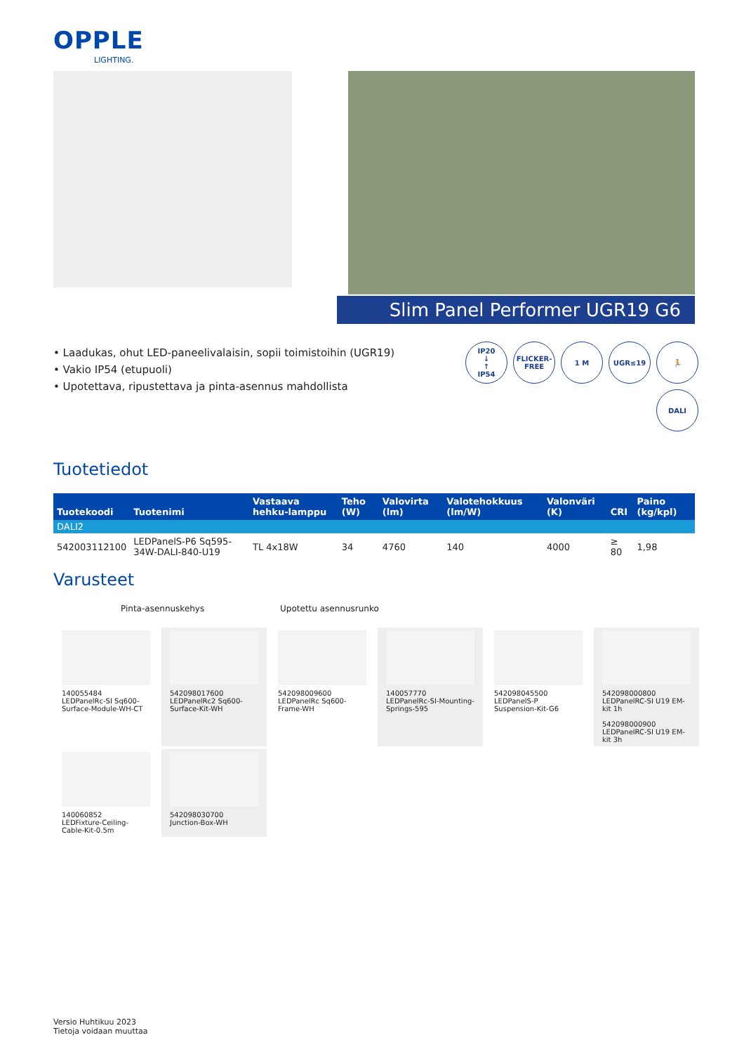OPPLE
LIGHTING.
Slim Panel Performer UGR19 G6
• Laadukas, ohut LED-paneelivalaisin, sopii toimistoihin (UGR19)
• Vakio IP54 (etupuoli)
• Upotettava, ripustettava ja pinta-asennus mahdollista
IP20
↓
↑
IP54
FLICKER-FREE
1 M
UGR≤19
🏃
DALI
Tuotetiedot
| Tuotekoodi | Tuotenimi | Vastaava hehku-lamppu | Teho (W) | Valovirta (lm) | Valotehokkuus (lm/W) | Valonväri (K) | CRI | Paino (kg/kpl) |
| --- | --- | --- | --- | --- | --- | --- | --- | --- |
| DALI2 | | | | | | | | |
| 542003112100 | LEDPanelS-P6 Sq595-34W-DALI-840-U19 | TL 4x18W | 34 | 4760 | 140 | 4000 | ≥ 80 | 1,98 |
Varusteet
Pinta-asennuskehys Upotettu asennusrunko
140055484
LEDPanelRc-SI Sq600-Surface-Module-WH-CT
542098017600
LEDPanelRc2 Sq600-Surface-Kit-WH
542098009600
LEDPanelRc Sq600-Frame-WH
140057770
LEDPanelRc-SI-Mounting-Springs-595
542098045500
LEDPanelS-P Suspension-Kit-G6
542098000800
LEDPanelRC-SI U19 EM-kit 1h
542098000900
LEDPanelRC-SI U19 EM-kit 3h
140060852
LEDFixture-Ceiling-Cable-Kit-0.5m
542098030700
Junction-Box-WH
Versio Huhtikuu 2023
Tietoja voidaan muuttaa